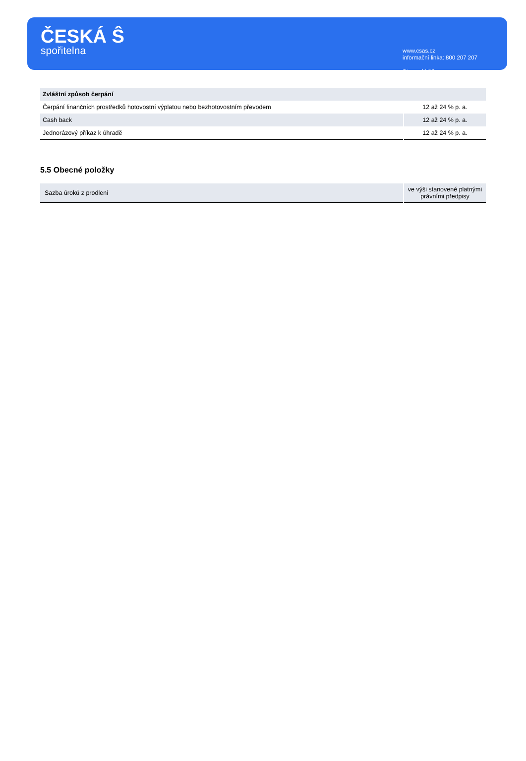ČESKÁ Ŝ
spořitelna
www.csas.cz
informační linka: 800 207 207
Strana 11/13
| Zvláštní způsob čerpání | |
| Čerpání finančních prostředků hotovostní výplatou nebo bezhotovostním převodem | 12 až 24 % p. a. |
| Cash back | 12 až 24 % p. a. |
| Jednorázový příkaz k úhradě | 12 až 24 % p. a. |
5.5 Obecné položky
| Sazba úroků z prodlení | ve výši stanovené platnými právními předpisy |